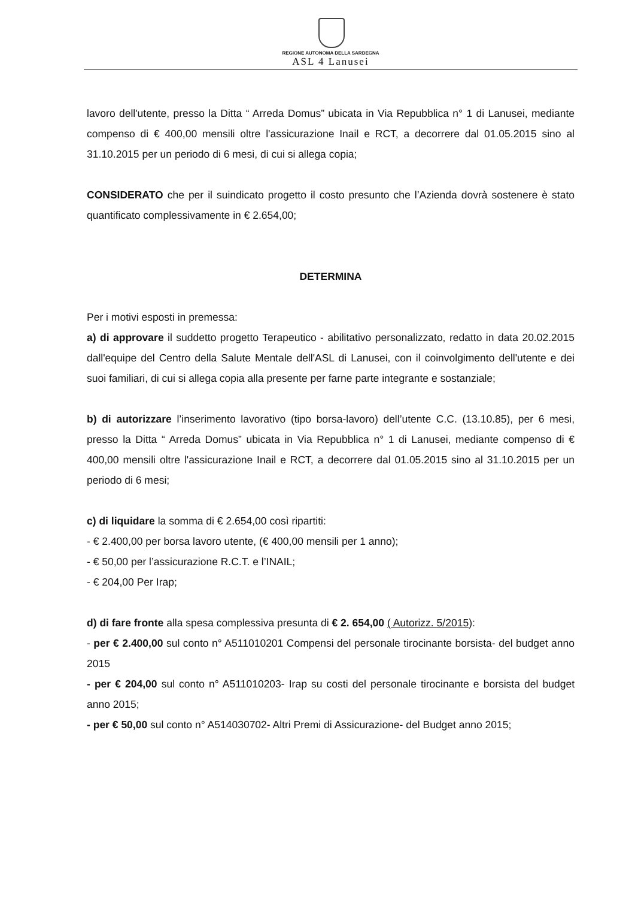REGIONE AUTONOMA DELLA SARDEGNA
ASL 4 Lanusei
lavoro dell'utente, presso la Ditta “ Arreda Domus” ubicata in Via Repubblica n° 1 di Lanusei, mediante compenso di € 400,00 mensili oltre l'assicurazione Inail e RCT, a decorrere dal 01.05.2015 sino al 31.10.2015 per un periodo di 6 mesi, di cui si allega copia;
CONSIDERATO che per il suindicato progetto il costo presunto che l’Azienda dovrà sostenere è stato quantificato complessivamente in € 2.654,00;
DETERMINA
Per i motivi esposti in premessa:
a) di approvare il suddetto progetto Terapeutico - abilitativo personalizzato, redatto in data 20.02.2015 dall'equipe del Centro della Salute Mentale dell'ASL di Lanusei, con il coinvolgimento dell'utente e dei suoi familiari, di cui si allega copia alla presente per farne parte integrante e sostanziale;
b) di autorizzare l’inserimento lavorativo (tipo borsa-lavoro) dell’utente C.C. (13.10.85), per 6 mesi, presso la Ditta “ Arreda Domus” ubicata in Via Repubblica n° 1 di Lanusei, mediante compenso di € 400,00 mensili oltre l'assicurazione Inail e RCT, a decorrere dal 01.05.2015 sino al 31.10.2015 per un periodo di 6 mesi;
c) di liquidare la somma di € 2.654,00 così ripartiti:
- € 2.400,00 per borsa lavoro utente, (€ 400,00 mensili per 1 anno);
- € 50,00 per l’assicurazione R.C.T. e l’INAIL;
- € 204,00 Per Irap;
d) di fare fronte alla spesa complessiva presunta di € 2. 654,00 ( Autorizz. 5/2015):
- per € 2.400,00 sul conto n° A511010201 Compensi del personale tirocinante borsista- del budget anno 2015
- per € 204,00 sul conto n° A511010203- Irap su costi del personale tirocinante e borsista del budget anno 2015;
- per € 50,00 sul conto n° A514030702- Altri Premi di Assicurazione- del Budget anno 2015;